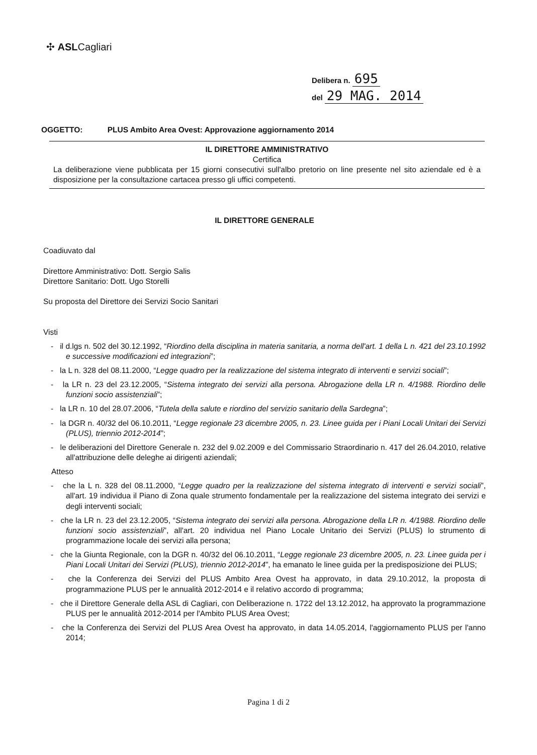✣ ASLCagliari
Delibera n. 695
del 29 MAG. 2014
OGGETTO: PLUS Ambito Area Ovest: Approvazione aggiornamento 2014
IL DIRETTORE AMMINISTRATIVO
Certifica
La deliberazione viene pubblicata per 15 giorni consecutivi sull'albo pretorio on line presente nel sito aziendale ed è a disposizione per la consultazione cartacea presso gli uffici competenti.
IL DIRETTORE GENERALE
Coadiuvato dal
Direttore Amministrativo: Dott. Sergio Salis
Direttore Sanitario: Dott. Ugo Storelli
Su proposta del Direttore dei Servizi Socio Sanitari
Visti
- il d.lgs n. 502 del 30.12.1992, “Riordino della disciplina in materia sanitaria, a norma dell'art. 1 della L n. 421 del 23.10.1992 e successive modificazioni ed integrazioni”;
- la L n. 328 del 08.11.2000, “Legge quadro per la realizzazione del sistema integrato di interventi e servizi sociali”;
- la LR n. 23 del 23.12.2005, “Sistema integrato dei servizi alla persona. Abrogazione della LR n. 4/1988. Riordino delle funzioni socio assistenziali”;
- la LR n. 10 del 28.07.2006, “Tutela della salute e riordino del servizio sanitario della Sardegna”;
- la DGR n. 40/32 del 06.10.2011, “Legge regionale 23 dicembre 2005, n. 23. Linee guida per i Piani Locali Unitari dei Servizi (PLUS), triennio 2012-2014”;
- le deliberazioni del Direttore Generale n. 232 del 9.02.2009 e del Commissario Straordinario n. 417 del 26.04.2010, relative all'attribuzione delle deleghe ai dirigenti aziendali;
Atteso
- che la L n. 328 del 08.11.2000, “Legge quadro per la realizzazione del sistema integrato di interventi e servizi sociali”, all'art. 19 individua il Piano di Zona quale strumento fondamentale per la realizzazione del sistema integrato dei servizi e degli interventi sociali;
- che la LR n. 23 del 23.12.2005, “Sistema integrato dei servizi alla persona. Abrogazione della LR n. 4/1988. Riordino delle funzioni socio assistenziali”, all'art. 20 individua nel Piano Locale Unitario dei Servizi (PLUS) lo strumento di programmazione locale dei servizi alla persona;
- che la Giunta Regionale, con la DGR n. 40/32 del 06.10.2011, “Legge regionale 23 dicembre 2005, n. 23. Linee guida per i Piani Locali Unitari dei Servizi (PLUS), triennio 2012-2014”, ha emanato le linee guida per la predisposizione dei PLUS;
- che la Conferenza dei Servizi del PLUS Ambito Area Ovest ha approvato, in data 29.10.2012, la proposta di programmazione PLUS per le annualità 2012-2014 e il relativo accordo di programma;
- che il Direttore Generale della ASL di Cagliari, con Deliberazione n. 1722 del 13.12.2012, ha approvato la programmazione PLUS per le annualità 2012-2014 per l'Ambito PLUS Area Ovest;
- che la Conferenza dei Servizi del PLUS Area Ovest ha approvato, in data 14.05.2014, l'aggiornamento PLUS per l'anno 2014;
Pagina 1 di 2